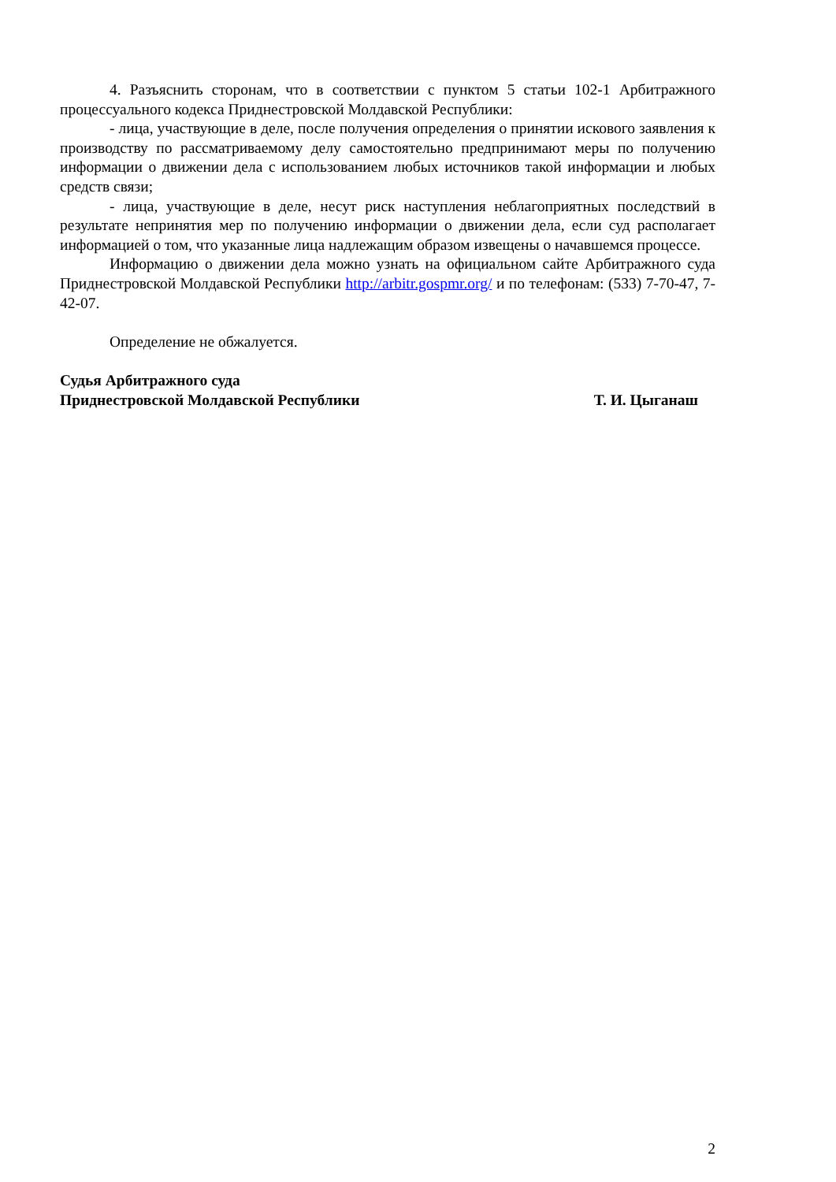4. Разъяснить сторонам, что в соответствии с пунктом 5 статьи 102-1 Арбитражного процессуального кодекса Приднестровской Молдавской Республики:
- лица, участвующие в деле, после получения определения о принятии искового заявления к производству по рассматриваемому делу самостоятельно предпринимают меры по получению информации о движении дела с использованием любых источников такой информации и любых средств связи;
- лица, участвующие в деле, несут риск наступления неблагоприятных последствий в результате непринятия мер по получению информации о движении дела, если суд располагает информацией о том, что указанные лица надлежащим образом извещены о начавшемся процессе.
Информацию о движении дела можно узнать на официальном сайте Арбитражного суда Приднестровской Молдавской Республики http://arbitr.gospmr.org/ и по телефонам: (533) 7-70-47, 7-42-07.
Определение не обжалуется.
Судья Арбитражного суда
Приднестровской Молдавской Республики Т. И. Цыганаш
2